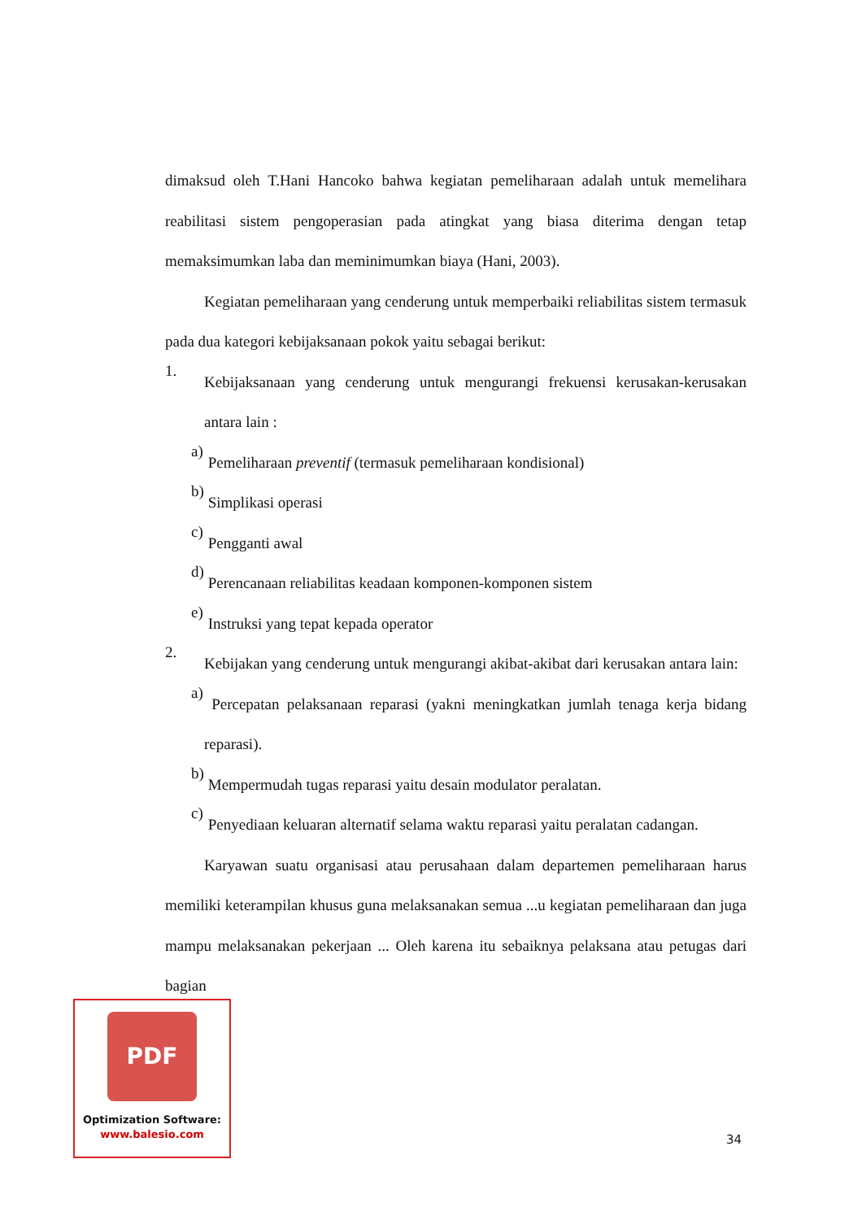dimaksud oleh T.Hani Hancoko bahwa kegiatan pemeliharaan adalah untuk memelihara reabilitasi sistem pengoperasian pada atingkat yang biasa diterima dengan tetap memaksimumkan laba dan meminimumkan biaya (Hani, 2003).
Kegiatan pemeliharaan yang cenderung untuk memperbaiki reliabilitas sistem termasuk pada dua kategori kebijaksanaan pokok yaitu sebagai berikut:
1.
Kebijaksanaan yang cenderung untuk mengurangi frekuensi kerusakan-kerusakan antara lain :
a)
Pemeliharaan preventif (termasuk pemeliharaan kondisional)
b)
Simplikasi operasi
c)
Pengganti awal
d)
Perencanaan reliabilitas keadaan komponen-komponen sistem
e)
Instruksi yang tepat kepada operator
2.
Kebijakan yang cenderung untuk mengurangi akibat-akibat dari kerusakan antara lain:
a)
Percepatan pelaksanaan reparasi (yakni meningkatkan jumlah tenaga kerja bidang reparasi).
b)
Mempermudah tugas reparasi yaitu desain modulator peralatan.
c)
Penyediaan keluaran alternatif selama waktu reparasi yaitu peralatan cadangan.
Karyawan suatu organisasi atau perusahaan dalam departemen pemeliharaan harus memiliki keterampilan khusus guna melaksanakan semua ...u kegiatan pemeliharaan dan juga mampu melaksanakan pekerjaan ... Oleh karena itu sebaiknya pelaksana atau petugas dari bagian
34
PDF
Optimization Software:
www.balesio.com